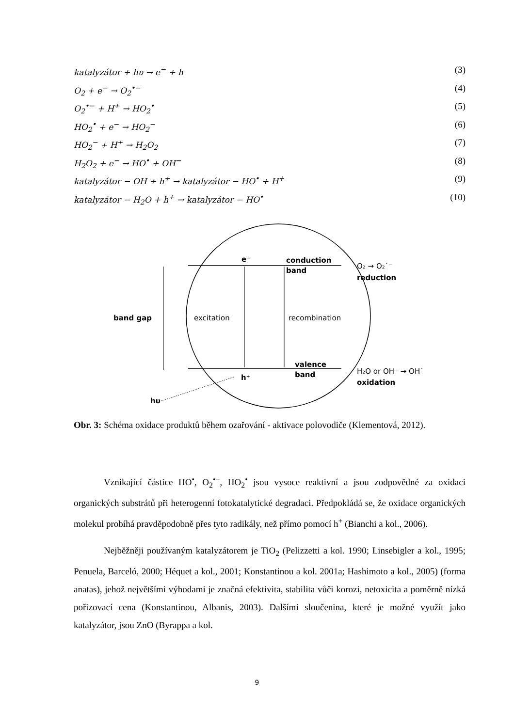katalyzátor + hυ → e<sup>−</sup> + h (3)
O<sub>2</sub> + e<sup>−</sup> → O<sub>2</sub><sup>•−</sup> (4)
O<sub>2</sub><sup>•−</sup> + H<sup>+</sup> → HO<sub>2</sub><sup>•</sup> (5)
HO<sub>2</sub><sup>•</sup> + e<sup>−</sup> → HO<sub>2</sub><sup>−</sup> (6)
HO<sub>2</sub><sup>−</sup> + H<sup>+</sup> → H<sub>2</sub>O<sub>2</sub> (7)
H<sub>2</sub>O<sub>2</sub> + e<sup>−</sup> → HO<sup>•</sup> + OH<sup>−</sup> (8)
katalyzátor − OH + h<sup>+</sup> → katalyzátor − HO<sup>•</sup> + H<sup>+</sup> (9)
katalyzátor − H<sub>2</sub>O + h<sup>+</sup> → katalyzátor − HO<sup>•</sup> (10)
band gap
excitation
recombination
e⁻
conduction
band
O₂ → O₂˙⁻
reduction
valence
band
h⁺
H₂O or OH⁻ → OH˙
oxidation
hυ
Obr. 3: Schéma oxidace produktů během ozařování - aktivace polovodiče (Klementová, 2012).
Vznikající částice HO<sup>•</sup>, O<sub>2</sub><sup>•−</sup>, HO<sub>2</sub><sup>•</sup> jsou vysoce reaktivní a jsou zodpovědné za oxidaci organických substrátů při heterogenní fotokatalytické degradaci. Předpokládá se, že oxidace organických molekul probíhá pravděpodobně přes tyto radikály, než přímo pomocí h<sup>+</sup> (Bianchi a kol., 2006).
Nejběžněji používaným katalyzátorem je TiO<sub>2</sub> (Pelizzetti a kol. 1990; Linsebigler a kol., 1995; Penuela, Barceló, 2000; Héquet a kol., 2001; Konstantinou a kol. 2001a; Hashimoto a kol., 2005) (forma anatas), jehož největšími výhodami je značná efektivita, stabilita vůči korozi, netoxicita a poměrně nízká pořizovací cena (Konstantinou, Albanis, 2003). Dalšími sloučenina, které je možné využít jako katalyzátor, jsou ZnO (Byrappa a kol.
9